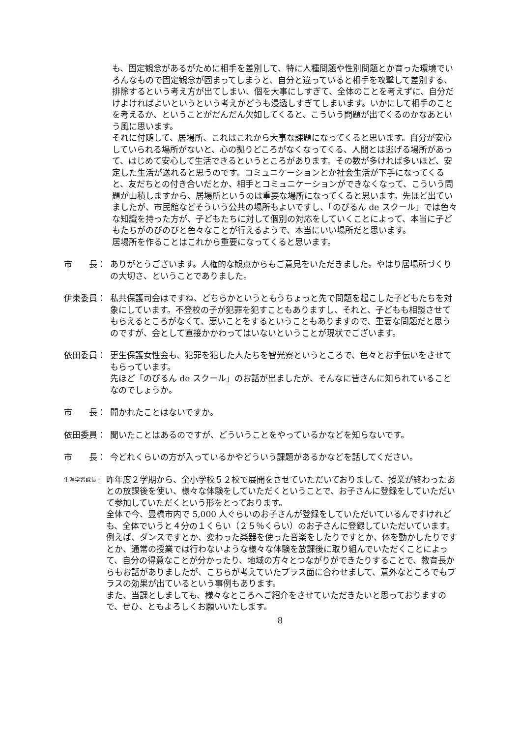も、固定観念があるがために相手を差別して、特に人種問題や性別問題とか育った環境でいろんなもので固定観念が固まってしまうと、自分と違っていると相手を攻撃して差別する、排除するという考え方が出てしまい、個を大事にしすぎて、全体のことを考えずに、自分だけよければよいというという考えがどうも浸透しすぎてしまいます。いかにして相手のことを考えるか、ということがだんだん欠如してくると、こういう問題が出てくるのかなあという風に思います。
それに付随して、居場所、これはこれから大事な課題になってくると思います。自分が安心していられる場所がないと、心の拠りどころがなくなってくる、人間とは逃げる場所があって、はじめて安心して生活できるというところがあります。その数が多ければ多いほど、安定した生活が送れると思うのです。コミュニケーションとか社会生活が下手になってくると、友だちとの付き合いだとか、相手とコミュニケーションができなくなって、こういう問題が山積しますから、居場所というのは重要な場所になってくると思います。先ほど出ていましたが、市民館などそういう公共の場所もよいですし、「のびるん de スクール」では色々な知識を持った方が、子どもたちに対して個別の対応をしていくことによって、本当に子どもたちがのびのびと色々なことが行えるようで、本当にいい場所だと思います。
居場所を作ることはこれから重要になってくると思います。
市　　長： ありがとうございます。人権的な観点からもご意見をいただきました。やはり居場所づくりの大切さ、ということでありました。
伊東委員： 私共保護司会はですね、どちらかというともうちょっと先で問題を起こした子どもたちを対象にしています。不登校の子が犯罪を犯すこともありますし、それと、子どもも相談させてもらえるところがなくて、悪いことをするということもありますので、重要な問題だと思うのですが、会として直接かかわってはいないということが現状でございます。
依田委員： 更生保護女性会も、犯罪を犯した人たちを智光寮というところで、色々とお手伝いをさせてもらっています。
先ほど「のびるん de スクール」のお話が出ましたが、そんなに皆さんに知られていることなのでしょうか。
市　　長： 聞かれたことはないですか。
依田委員： 聞いたことはあるのですが、どういうことをやっているかなどを知らないです。
市　　長： 今どれくらいの方が入っているかやどういう課題があるかなどを話してください。
生涯学習課長：
昨年度２学期から、全小学校５２校で展開をさせていただいておりまして、授業が終わったあとの放課後を使い、様々な体験をしていただくということで、お子さんに登録をしていただいて参加していただくという形をとっております。
全体で今、豊橋市内で 5,000 人ぐらいのお子さんが登録をしていただいているんですけれども、全体でいうと４分の１くらい（２５％くらい）のお子さんに登録していただいています。
例えば、ダンスですとか、変わった楽器を使った音楽をしたりですとか、体を動かしたりですとか、通常の授業では行わないような様々な体験を放課後に取り組んでいただくことによって、自分の得意なことが分かったり、地域の方々とつながりができたりすることで、教育長からもお話がありましたが、こちらが考えていたプラス面に合わせまして、意外なところでもプラスの効果が出ているという事例もあります。
また、当課としましても、様々なところへご紹介をさせていただきたいと思っておりますので、ぜひ、ともよろしくお願いいたします。
8